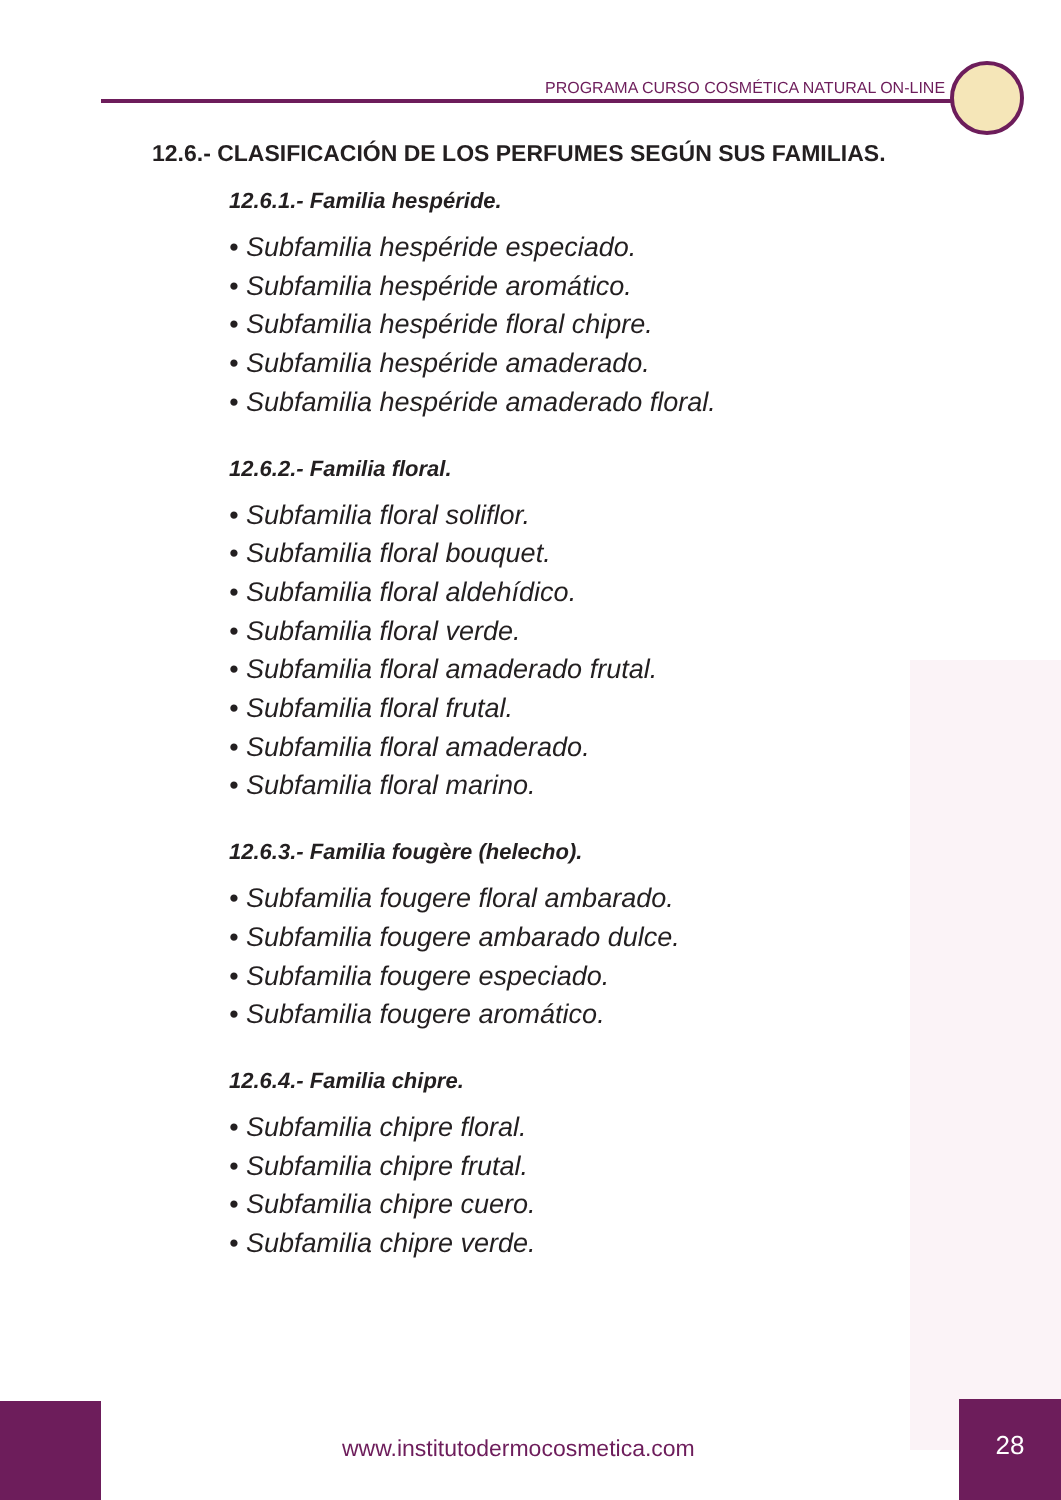PROGRAMA CURSO COSMÉTICA NATURAL ON-LINE
12.6.- CLASIFICACIÓN DE LOS PERFUMES SEGÚN SUS FAMILIAS.
12.6.1.- Familia hespéride.
• Subfamilia hespéride especiado.
• Subfamilia hespéride aromático.
• Subfamilia hespéride floral chipre.
• Subfamilia hespéride amaderado.
• Subfamilia hespéride amaderado floral.
12.6.2.- Familia floral.
• Subfamilia floral soliflor.
• Subfamilia floral bouquet.
• Subfamilia floral aldehídico.
• Subfamilia floral verde.
• Subfamilia floral amaderado frutal.
• Subfamilia floral frutal.
• Subfamilia floral amaderado.
• Subfamilia floral marino.
12.6.3.- Familia fougère (helecho).
• Subfamilia fougere floral ambarado.
• Subfamilia fougere ambarado dulce.
• Subfamilia fougere especiado.
• Subfamilia fougere aromático.
12.6.4.- Familia chipre.
• Subfamilia chipre floral.
• Subfamilia chipre frutal.
• Subfamilia chipre cuero.
• Subfamilia chipre verde.
www.institutodermocosmetica.com
28